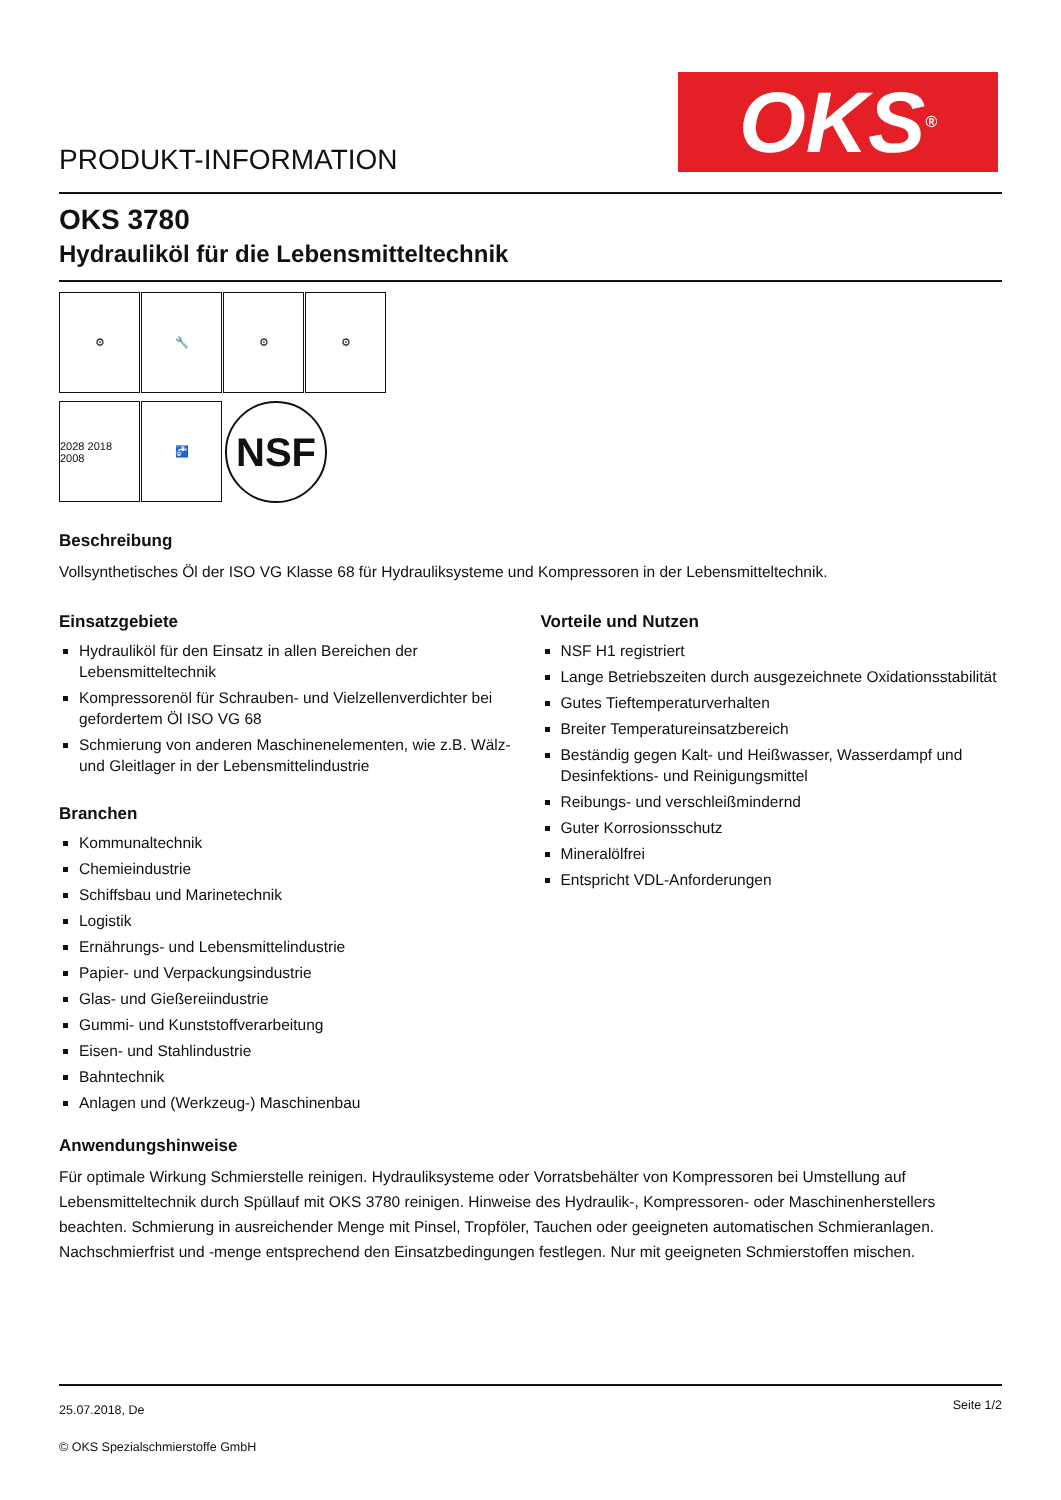PRODUKT-INFORMATION
OKS ®
OKS 3780
Hydrauliköl für die Lebensmitteltechnik
⚙ 🔧 ⚙ ⚙
2028 2018 2008
🚰
NSF
Beschreibung
Vollsynthetisches Öl der ISO VG Klasse 68 für Hydrauliksysteme und Kompressoren in der Lebensmitteltechnik.
Einsatzgebiete
Hydrauliköl für den Einsatz in allen Bereichen der Lebensmitteltechnik
Kompressorenöl für Schrauben- und Vielzellenverdichter bei gefordertem Öl ISO VG 68
Schmierung von anderen Maschinenelementen, wie z.B. Wälz-und Gleitlager in der Lebensmittelindustrie
Branchen
Kommunaltechnik
Chemieindustrie
Schiffsbau und Marinetechnik
Logistik
Ernährungs- und Lebensmittelindustrie
Papier- und Verpackungsindustrie
Glas- und Gießereiindustrie
Gummi- und Kunststoffverarbeitung
Eisen- und Stahlindustrie
Bahntechnik
Anlagen und (Werkzeug-) Maschinenbau
Vorteile und Nutzen
NSF H1 registriert
Lange Betriebszeiten durch ausgezeichnete Oxidationsstabilität
Gutes Tieftemperaturverhalten
Breiter Temperatureinsatzbereich
Beständig gegen Kalt- und Heißwasser, Wasserdampf und Desinfektions- und Reinigungsmittel
Reibungs- und verschleißmindernd
Guter Korrosionsschutz
Mineralölfrei
Entspricht VDL-Anforderungen
Anwendungshinweise
Für optimale Wirkung Schmierstelle reinigen. Hydrauliksysteme oder Vorratsbehälter von Kompressoren bei Umstellung auf Lebensmitteltechnik durch Spüllauf mit OKS 3780 reinigen. Hinweise des Hydraulik-, Kompressoren- oder Maschinenherstellers beachten. Schmierung in ausreichender Menge mit Pinsel, Tropföler, Tauchen oder geeigneten automatischen Schmieranlagen. Nachschmierfrist und -menge entsprechend den Einsatzbedingungen festlegen. Nur mit geeigneten Schmierstoffen mischen.
25.07.2018, De
© OKS Spezialschmierstoffe GmbH
Seite 1/2